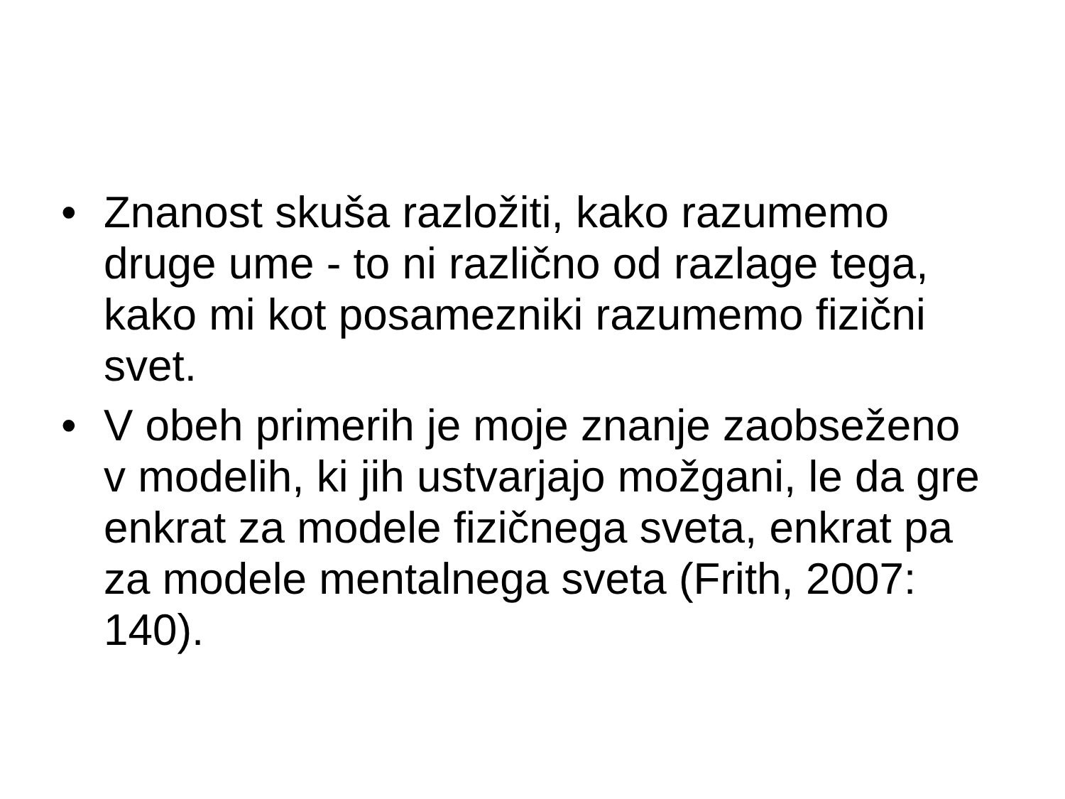• Znanost skuša razložiti, kako razumemo druge ume - to ni različno od razlage tega, kako mi kot posamezniki razumemo fizični svet.
• V obeh primerih je moje znanje zaobseženo v modelih, ki jih ustvarjajo možgani, le da gre enkrat za modele fizičnega sveta, enkrat pa za modele mentalnega sveta (Frith, 2007: 140).